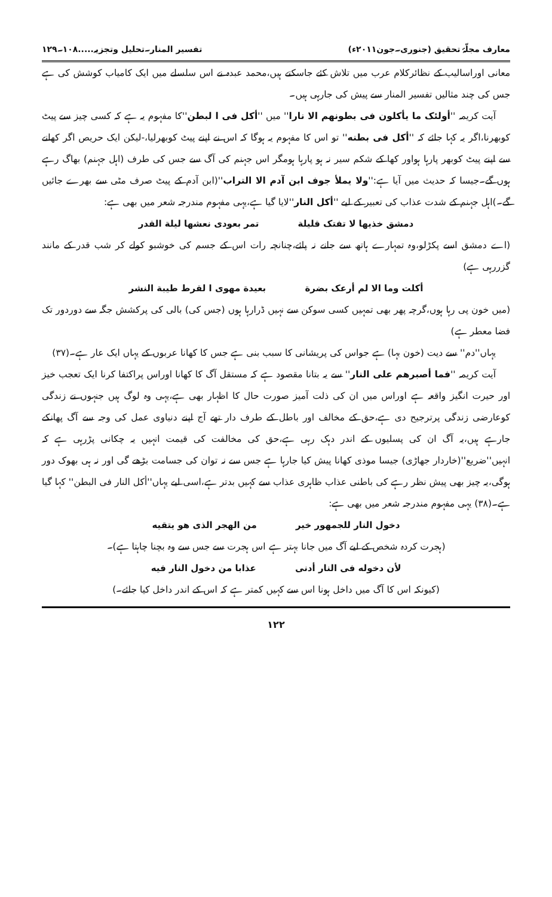معارف مجلّۂ تحقیق (جنوری۔جون۲۰۱۱ء) تفسیر المنار۔تحلیل وتجزیہ.....۱۰۸۔۱۲۹
معانی اوراسالیب کے نظائرکلام عرب میں تلاش کئے جاسکتے ہیں،محمد عبدہ نے اس سلسلے میں ایک کامیاب کوشش کی ہے جس کی چند مثالیں تفسیر المنار سے پیش کی جارہی ہیں۔
آیت کریمہ ''أولئک ما یأکلون فی بطونهم الا نارا'' میں ''أکل فی ا لبطن''کا مفہوم یہ ہے کہ کسی چیز سے پیٹ کوبھرنا،اگر یہ کہا جائے کہ ''أکل فی بطنه'' تو اس کا مفہوم یہ ہوگا کہ اس نے اپنے پیٹ کوبھرلیا،-لیکن ایک حریص اگر کھانے سے اپنے پیٹ کوبھر پارہا ہواور کھا کے شکم سیر نہ ہو پارہا ہومگر اس جہنم کی آگ سے جس کی طرف (اہل جہنم) بھاگ رہے ہوں گے۔جیسا کہ حدیث میں آیا ہے:''ولا یملأ جوف ابن آدم الا التراب''(ابن آدم کے پیٹ صرف مٹی سے بھرے جائیں گے۔)اہل جہنم کے شدت عذاب کی تعبیر کے لیے ''أکل النار''لایا گیا ہے،یہی مفہوم مندرجہ شعر میں بھی ہے:
دمشق خذیها لا تفتک قلیلة تمر بعودی نعشها لیلة القدر
(اے دمشق اسے پکڑلو،وہ تمہارے ہاتھ سے جانے نہ پائے،چنانچہ رات اس کے جسم کی خوشبو کولے کر شب قدر کے مانند گزررہی ہے)
أکلت وما الا لم أرعک بضرة بعیدة مهوی ا لقرط طیبة النشر
(میں خون پی رہا ہوں،گرچہ پھر بھی تمہیں کسی سوکن سے نہیں ڈرارہا ہوں (جس کی) بالی کی پرکشش جگہ سے دوردور تک فضا معطر ہے)
یہاں''دم'' سے دیت (خون بہا) ہے جواس کی پریشانی کا سبب بنی ہے جس کا کھانا عربوں کے یہاں ایک عار ہے۔(۳۷)
آیت کریمہ ''فما أصبرهم علی النار'' سے یہ بتانا مقصود ہے کہ مستقل آگ کا کھانا اوراس پراکتفا کرنا ایک تعجب خیز اور حیرت انگیز واقعہ ہے اوراس میں ان کی ذلت آمیز صورت حال کا اظہار بھی ہے،یہی وہ لوگ ہیں جنہوں نے زندگی کوعارضی زندگی پرترجیح دی ہے،حق کے مخالف اور باطل کے طرف دار تھے آج اپنے دنیاوی عمل کی وجہ سے آگ پھانکے جارہے ہیں،یہ آگ ان کی پسلیوں کے اندر دہک رہی ہے،حق کی مخالفت کی قیمت انہیں یہ چکانی پڑرہی ہے کہ انہیں''ضریع''(خاردار جھاڑی) جیسا موذی کھانا پیش کیا جارہا ہے جس سے نہ توان کی جسامت بڑھے گی اور نہ ہی بھوک دور ہوگی،یہ چیز بھی پیش نظر رہے کی باطنی عذاب ظاہری عذاب سے کہیں بدتر ہے،اسی لیے یہاں''أکل النار فی البطن'' کہا گیا ہے۔(۳۸) یہی مفہوم مندرجہ شعر میں بھی ہے:
دخول النار للجمهور خیر من الهجر الذی هو یتقیه
(ہجرت کردہ شخص کے لیے آگ میں جانا بہتر ہے اس ہجرت سے جس سے وہ بچنا چاہتا ہے)۔
لأن دخوله فی النار أدنی عذابا من دخول النار فیه
(کیونکہ اس کا آگ میں داخل ہونا اس سے کہیں کمتر ہے کہ اس کے اندر داخل کیا جائے۔)
۱۲۲